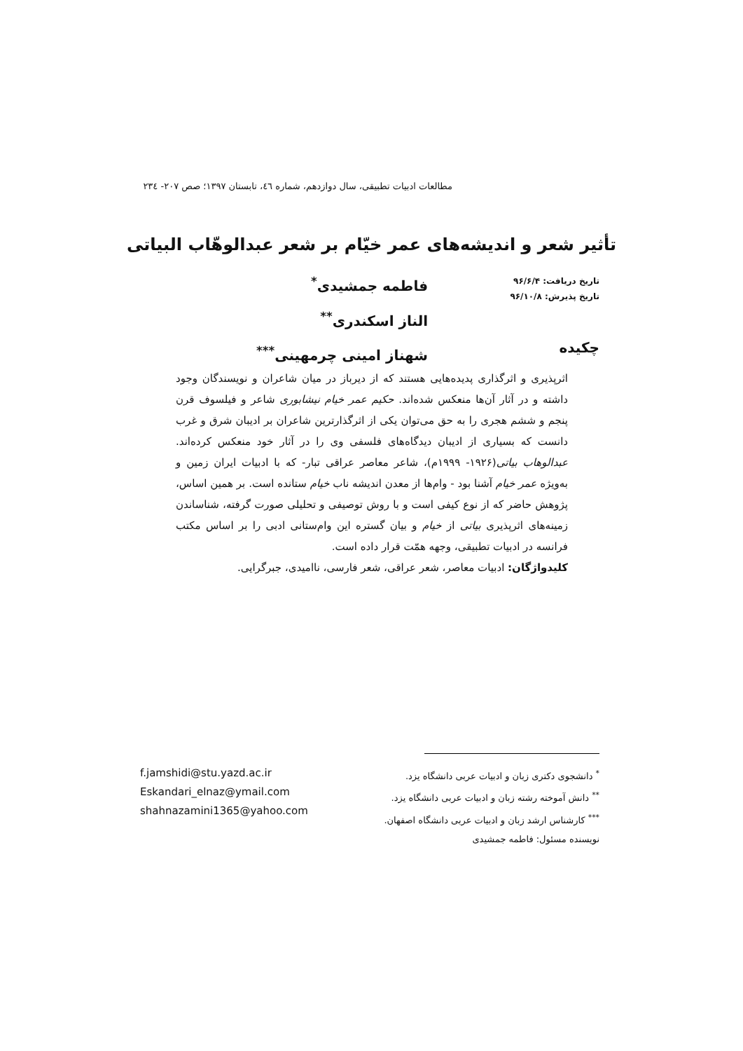مطالعات ادبیات تطبیقی، سال دوازدهم، شماره ٤٦، تابستان ١٣٩٧؛ صص ٢٠٧- ٢٣٤
تأثیر شعر و اندیشه‌های عمر خیّام بر شعر عبدالوهّاب البیاتی
تاریخ دریافت: ۹۶/۶/۴
تاریخ پذیرش: ۹۶/۱۰/۸
فاطمه جمشیدی<sup>*</sup>
الناز اسکندری<sup>**</sup>
شهناز امینی چرمهینی<sup>***</sup>
چکیده
اثرپذیری و اثرگذاری پدیده‌هایی هستند که از دیرباز در میان شاعران و نویسندگان وجود داشته و در آثار آن‌ها منعکس شده‌اند. حکیم عمر خیام نیشابوری شاعر و فیلسوف قرن پنجم و ششم هجری را به حق می‌توان یکی از اثرگذارترین شاعران بر ادیبان شرق و غرب دانست که بسیاری از ادیبان دیدگاه‌های فلسفی وی را در آثار خود منعکس کرده‌اند. عبدالوهاب بیاتی(۱۹۲۶- ۱۹۹۹م)، شاعر معاصر عراقی تبار- که با ادبیات ایران زمین و به‌ویژه عمر خیام آشنا بود - وام‌ها از معدن اندیشه ناب خیام ستانده است. بر همین اساس، پژوهش حاضر که از نوع کیفی است و با روش توصیفی و تحلیلی صورت گرفته، شناساندن زمینه‌های اثرپذیری بیاتی از خیام و بیان گستره این وام‌ستانی ادبی را بر اساس مکتب فرانسه در ادبیات تطبیقی، وجهه همّت قرار داده است.
کلیدواژگان: ادبیات معاصر، شعر عراقی، شعر فارسی، ناامیدی، جبرگرایی.
<sup>*</sup> دانشجوی دکتری زبان و ادبیات عربی دانشگاه یزد.
<sup>**</sup> دانش آموخته رشته زبان و ادبیات عربی دانشگاه یزد.
<sup>***</sup> کارشناس ارشد زبان و ادبیات عربی دانشگاه اصفهان.
نویسنده مسئول: فاطمه جمشیدی
f.jamshidi@stu.yazd.ac.ir
Eskandari_elnaz@ymail.com
shahnazamini1365@yahoo.com